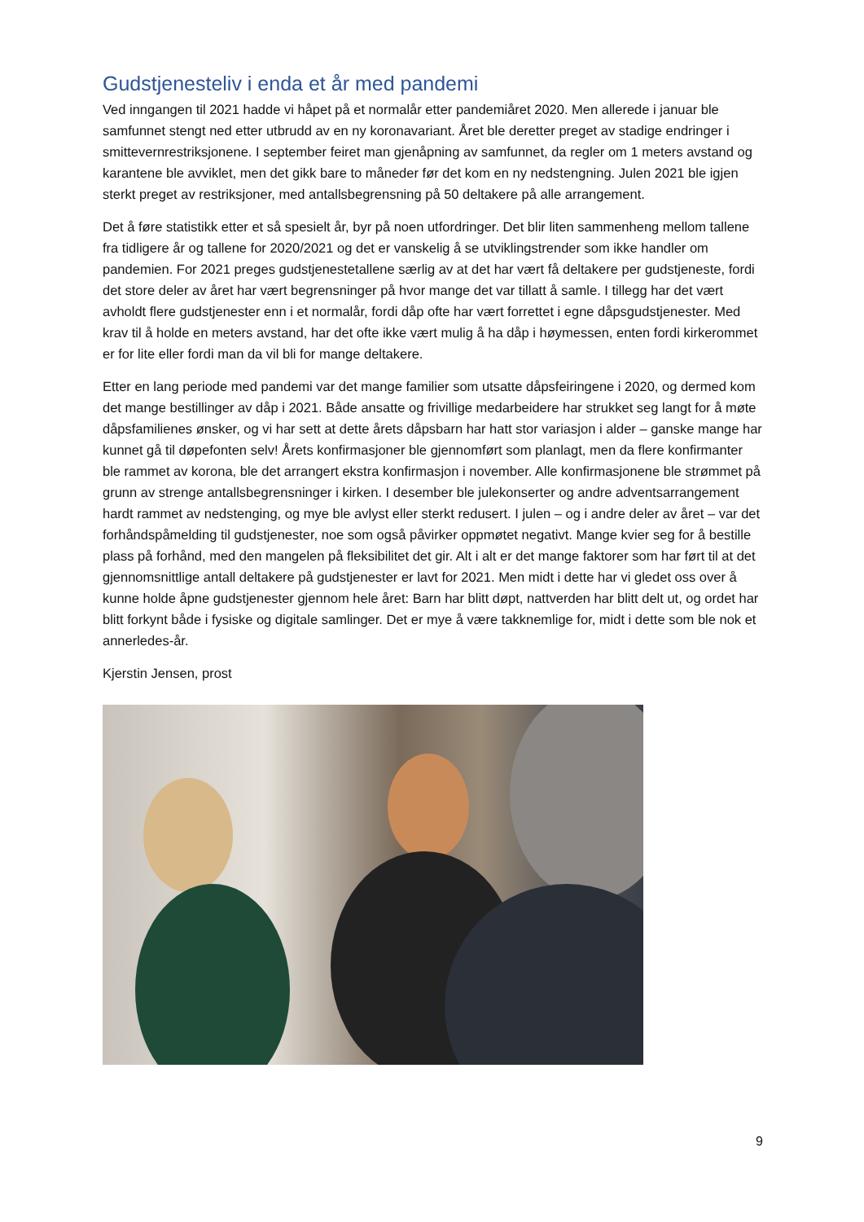Gudstjenesteliv i enda et år med pandemi
Ved inngangen til 2021 hadde vi håpet på et normalår etter pandemiåret 2020. Men allerede i januar ble samfunnet stengt ned etter utbrudd av en ny koronavariant. Året ble deretter preget av stadige endringer i smittevernrestriksjonene. I september feiret man gjenåpning av samfunnet, da regler om 1 meters avstand og karantene ble avviklet, men det gikk bare to måneder før det kom en ny nedstengning. Julen 2021 ble igjen sterkt preget av restriksjoner, med antallsbegrensning på 50 deltakere på alle arrangement.
Det å føre statistikk etter et så spesielt år, byr på noen utfordringer. Det blir liten sammenheng mellom tallene fra tidligere år og tallene for 2020/2021 og det er vanskelig å se utviklingstrender som ikke handler om pandemien. For 2021 preges gudstjenestetallene særlig av at det har vært få deltakere per gudstjeneste, fordi det store deler av året har vært begrensninger på hvor mange det var tillatt å samle. I tillegg har det vært avholdt flere gudstjenester enn i et normalår, fordi dåp ofte har vært forrettet i egne dåpsgudstjenester. Med krav til å holde en meters avstand, har det ofte ikke vært mulig å ha dåp i høymessen, enten fordi kirkerommet er for lite eller fordi man da vil bli for mange deltakere.
Etter en lang periode med pandemi var det mange familier som utsatte dåpsfeiringene i 2020, og dermed kom det mange bestillinger av dåp i 2021. Både ansatte og frivillige medarbeidere har strukket seg langt for å møte dåpsfamilienes ønsker, og vi har sett at dette årets dåpsbarn har hatt stor variasjon i alder – ganske mange har kunnet gå til døpefonten selv! Årets konfirmasjoner ble gjennomført som planlagt, men da flere konfirmanter ble rammet av korona, ble det arrangert ekstra konfirmasjon i november. Alle konfirmasjonene ble strømmet på grunn av strenge antallsbegrensninger i kirken. I desember ble julekonserter og andre adventsarrangement hardt rammet av nedstenging, og mye ble avlyst eller sterkt redusert. I julen – og i andre deler av året – var det forhåndspåmelding til gudstjenester, noe som også påvirker oppmøtet negativt. Mange kvier seg for å bestille plass på forhånd, med den mangelen på fleksibilitet det gir. Alt i alt er det mange faktorer som har ført til at det gjennomsnittlige antall deltakere på gudstjenester er lavt for 2021. Men midt i dette har vi gledet oss over å kunne holde åpne gudstjenester gjennom hele året: Barn har blitt døpt, nattverden har blitt delt ut, og ordet har blitt forkynt både i fysiske og digitale samlinger. Det er mye å være takknemlige for, midt i dette som ble nok et annerledes-år.
Kjerstin Jensen, prost
9